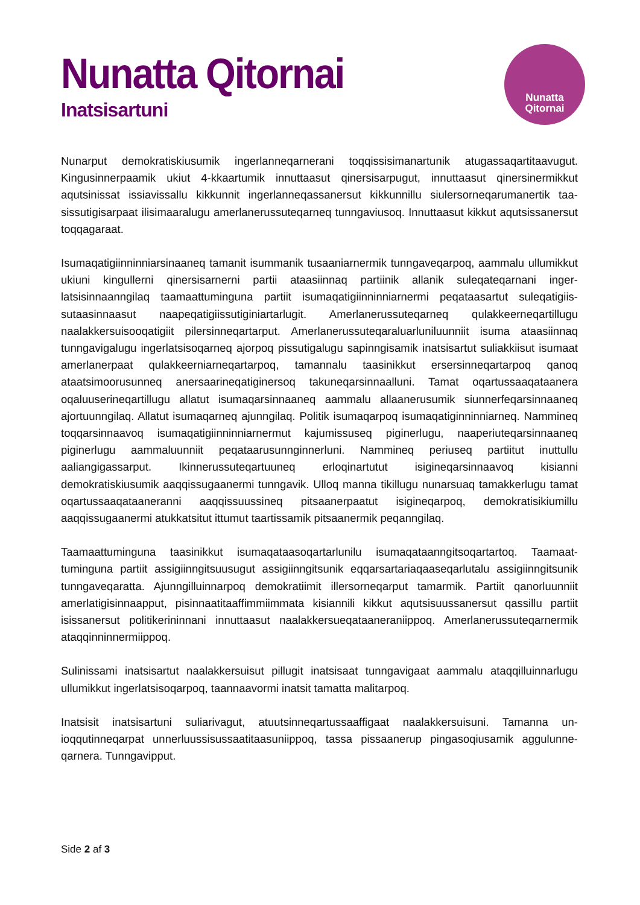Nunatta Qitornai
Inatsisartuni
Nunatta
Qitornai
Nunarput demokratiskiusumik ingerlanneqarnerani toqqissisimanartunik atugassaqartitaavugut. Kingusinnerpaamik ukiut 4-kkaartumik innuttaasut qinersisarpugut, innuttaasut qinersinermikkut aqutsinissat issiavissallu kikkunnit ingerlanneqassanersut kikkunnillu siulersorneqarumanertik taa­sissutigisarpaat ilisimaaralugu amerlanerussuteqarneq tunngaviusoq. Innuttaasut kikkut aqutsissa­nersut toqqagaraat.
Isumaqatigiinninniarsinaaneq tamanit isummanik tusaaniarnermik tunngaveqarpoq, aammalu ullu­mikkut ukiuni kingullerni qinersisarnerni partii ataasiinnaq partiinik allanik suleqateqarnani inger­latsisinnaanngilaq taamaattuminguna partiit isumaqatigiinninniarnermi peqataasartut suleqatigiis­sutaasinnaasut naapeqatigiissutiginiartarlugit. Amerlanerussuteqarneq qulakkeerneqartillugu naalakkersuisooqatigiit pilersinneqartarput. Amerlanerussuteqaraluarluniluunniit isuma ataasiin­naq tunngavigalugu ingerlatsisoqarneq ajorpoq pissutigalugu sapinngisamik inatsisartut suliakkiisut isumaat amerlanerpaat qulakkeerniarneqartarpoq, tamannalu taasinikkut ersersinneqartarpoq qanoq ataatsimoorusunneq anersaarineqatiginersoq takuneqarsinnaalluni. Tamat oqar­tussaaqataanera oqaluuserineqartillugu allatut isumaqarsinnaaneq aammalu allaanerusumik siun­nerfeqarsinnaaneq ajortuunngilaq. Allatut isumaqarneq ajunngilaq. Politik isumaqarpoq isu­maqatiginninniarneq. Nammineq toqqarsinnaavoq isumaqatigiinninniarnermut kajumissuseq pigi­nerlugu, naaperiuteqarsinnaaneq piginerlugu aammaluunniit peqataarusunnginnerluni. Nammineq periuseq partiitut inuttullu aaliangigassarput. Ikinnerussuteqartuuneq erloqinartutut isigineqarsin­naavoq kisianni demokratiskiusumik aaqqissugaanermi tunngavik. Ulloq manna tikillugu nunarsuaq tamakkerlugu tamat oqartussaaqataaneranni aaqqissuussineq pitsaanerpaatut isigineqarpoq, de­mokratisikiumillu aaqqissugaanermi atukkatsitut ittumut taartissamik pitsaanermik peqanngilaq.
Taamaattuminguna taasinikkut isumaqataasoqartarlunilu isumaqataanngitsoqartartoq. Taamaat­tuminguna partiit assigiinngitsuusugut assigiinngitsunik eqqarsartariaqaaseqarlutalu assigiinn­gitsunik tunngaveqaratta. Ajunngilluinnarpoq demokratiimit illersorneqarput tamarmik. Partiit qanorluunniit amerlatigisinnaapput, pisinnaatitaaffimmiimmata kisiannili kikkut aqutsisuussanersut qassillu partiit isissanersut politikerininnani innuttaasut naalakkersueqataaneraniippoq. Amerlane­russuteqarnermik ataqqinninnermiippoq.
Sulinissami inatsisartut naalakkersuisut pillugit inatsisaat tunngavigaat aammalu ataqqilluinnarlugu ullumikkut ingerlatsisoqarpoq, taannaavormi inatsit tamatta malitarpoq.
Inatsisit inatsisartuni suliarivagut, atuutsinneqartussaaffigaat naalakkersuisuni. Tamanna un­ioqqutinneqarpat unnerluussisussaatitaasuniippoq, tassa pissaanerup pingasoqiusamik aggulunne­qarnera. Tunngavipput.
Side 2 af 3